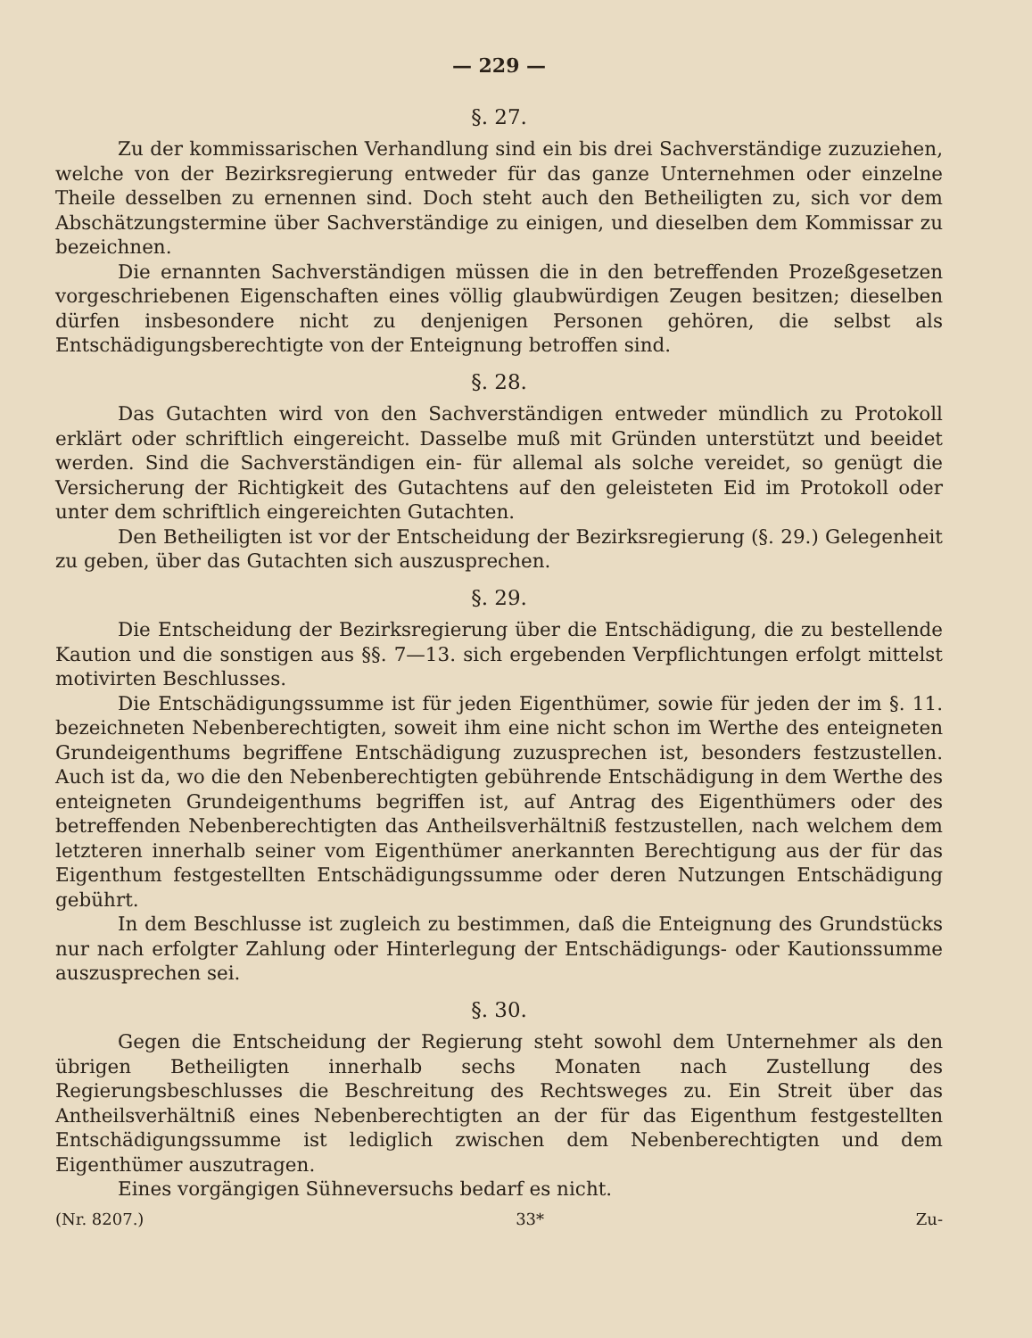— 229 —
§. 27.
Zu der kommissarischen Verhandlung sind ein bis drei Sachverständige zuzuziehen, welche von der Bezirksregierung entweder für das ganze Unternehmen oder einzelne Theile desselben zu ernennen sind. Doch steht auch den Betheiligten zu, sich vor dem Abschätzungstermine über Sachverständige zu einigen, und dieselben dem Kommissar zu bezeichnen.
Die ernannten Sachverständigen müssen die in den betreffenden Prozeßgesetzen vorgeschriebenen Eigenschaften eines völlig glaubwürdigen Zeugen besitzen; dieselben dürfen insbesondere nicht zu denjenigen Personen gehören, die selbst als Entschädigungsberechtigte von der Enteignung betroffen sind.
§. 28.
Das Gutachten wird von den Sachverständigen entweder mündlich zu Protokoll erklärt oder schriftlich eingereicht. Dasselbe muß mit Gründen unterstützt und beeidet werden. Sind die Sachverständigen ein- für allemal als solche vereidet, so genügt die Versicherung der Richtigkeit des Gutachtens auf den geleisteten Eid im Protokoll oder unter dem schriftlich eingereichten Gutachten.
Den Betheiligten ist vor der Entscheidung der Bezirksregierung (§. 29.) Gelegenheit zu geben, über das Gutachten sich auszusprechen.
§. 29.
Die Entscheidung der Bezirksregierung über die Entschädigung, die zu bestellende Kaution und die sonstigen aus §§. 7—13. sich ergebenden Verpflichtungen erfolgt mittelst motivirten Beschlusses.
Die Entschädigungssumme ist für jeden Eigenthümer, sowie für jeden der im §. 11. bezeichneten Nebenberechtigten, soweit ihm eine nicht schon im Werthe des enteigneten Grundeigenthums begriffene Entschädigung zuzusprechen ist, besonders festzustellen. Auch ist da, wo die den Nebenberechtigten gebührende Entschädigung in dem Werthe des enteigneten Grundeigenthums begriffen ist, auf Antrag des Eigenthümers oder des betreffenden Nebenberechtigten das Antheilsverhältniß festzustellen, nach welchem dem letzteren innerhalb seiner vom Eigenthümer anerkannten Berechtigung aus der für das Eigenthum festgestellten Entschädigungssumme oder deren Nutzungen Entschädigung gebührt.
In dem Beschlusse ist zugleich zu bestimmen, daß die Enteignung des Grundstücks nur nach erfolgter Zahlung oder Hinterlegung der Entschädigungs- oder Kautionssumme auszusprechen sei.
§. 30.
Gegen die Entscheidung der Regierung steht sowohl dem Unternehmer als den übrigen Betheiligten innerhalb sechs Monaten nach Zustellung des Regierungsbeschlusses die Beschreitung des Rechtsweges zu. Ein Streit über das Antheilsverhältniß eines Nebenberechtigten an der für das Eigenthum festgestellten Entschädigungssumme ist lediglich zwischen dem Nebenberechtigten und dem Eigenthümer auszutragen.
Eines vorgängigen Sühneversuchs bedarf es nicht.
(Nr. 8207.) 33* Zu-